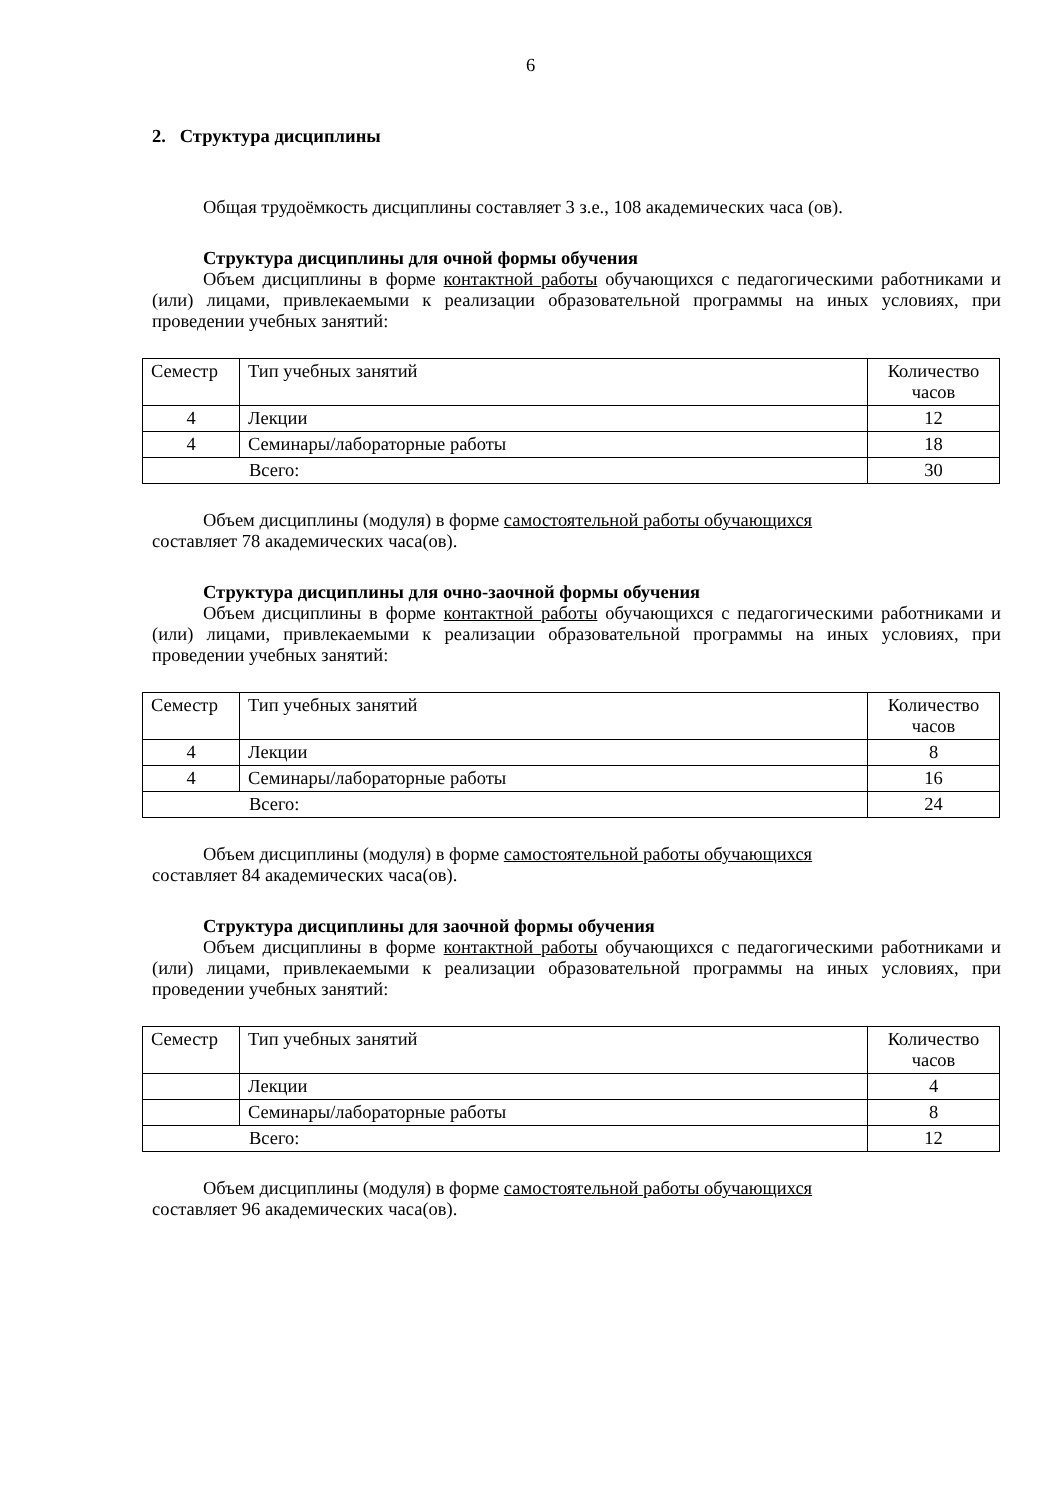6
2. Структура дисциплины
Общая трудоёмкость дисциплины составляет 3 з.е., 108 академических часа (ов).
Структура дисциплины для очной формы обучения
Объем дисциплины в форме контактной работы обучающихся с педагогическими работниками и (или) лицами, привлекаемыми к реализации образовательной программы на иных условиях, при проведении учебных занятий:
| Семестр | Тип учебных занятий | Количество часов |
| 4 | Лекции | 12 |
| 4 | Семинары/лабораторные работы | 18 |
| Всего: | | 30 |
Объем дисциплины (модуля) в форме самостоятельной работы обучающихся
составляет 78 академических часа(ов).
Структура дисциплины для очно-заочной формы обучения
Объем дисциплины в форме контактной работы обучающихся с педагогическими работниками и (или) лицами, привлекаемыми к реализации образовательной программы на иных условиях, при проведении учебных занятий:
| Семестр | Тип учебных занятий | Количество часов |
| 4 | Лекции | 8 |
| 4 | Семинары/лабораторные работы | 16 |
| Всего: | | 24 |
Объем дисциплины (модуля) в форме самостоятельной работы обучающихся
составляет 84 академических часа(ов).
Структура дисциплины для заочной формы обучения
Объем дисциплины в форме контактной работы обучающихся с педагогическими работниками и (или) лицами, привлекаемыми к реализации образовательной программы на иных условиях, при проведении учебных занятий:
| Семестр | Тип учебных занятий | Количество часов |
| | Лекции | 4 |
| | Семинары/лабораторные работы | 8 |
| Всего: | | 12 |
Объем дисциплины (модуля) в форме самостоятельной работы обучающихся
составляет 96 академических часа(ов).